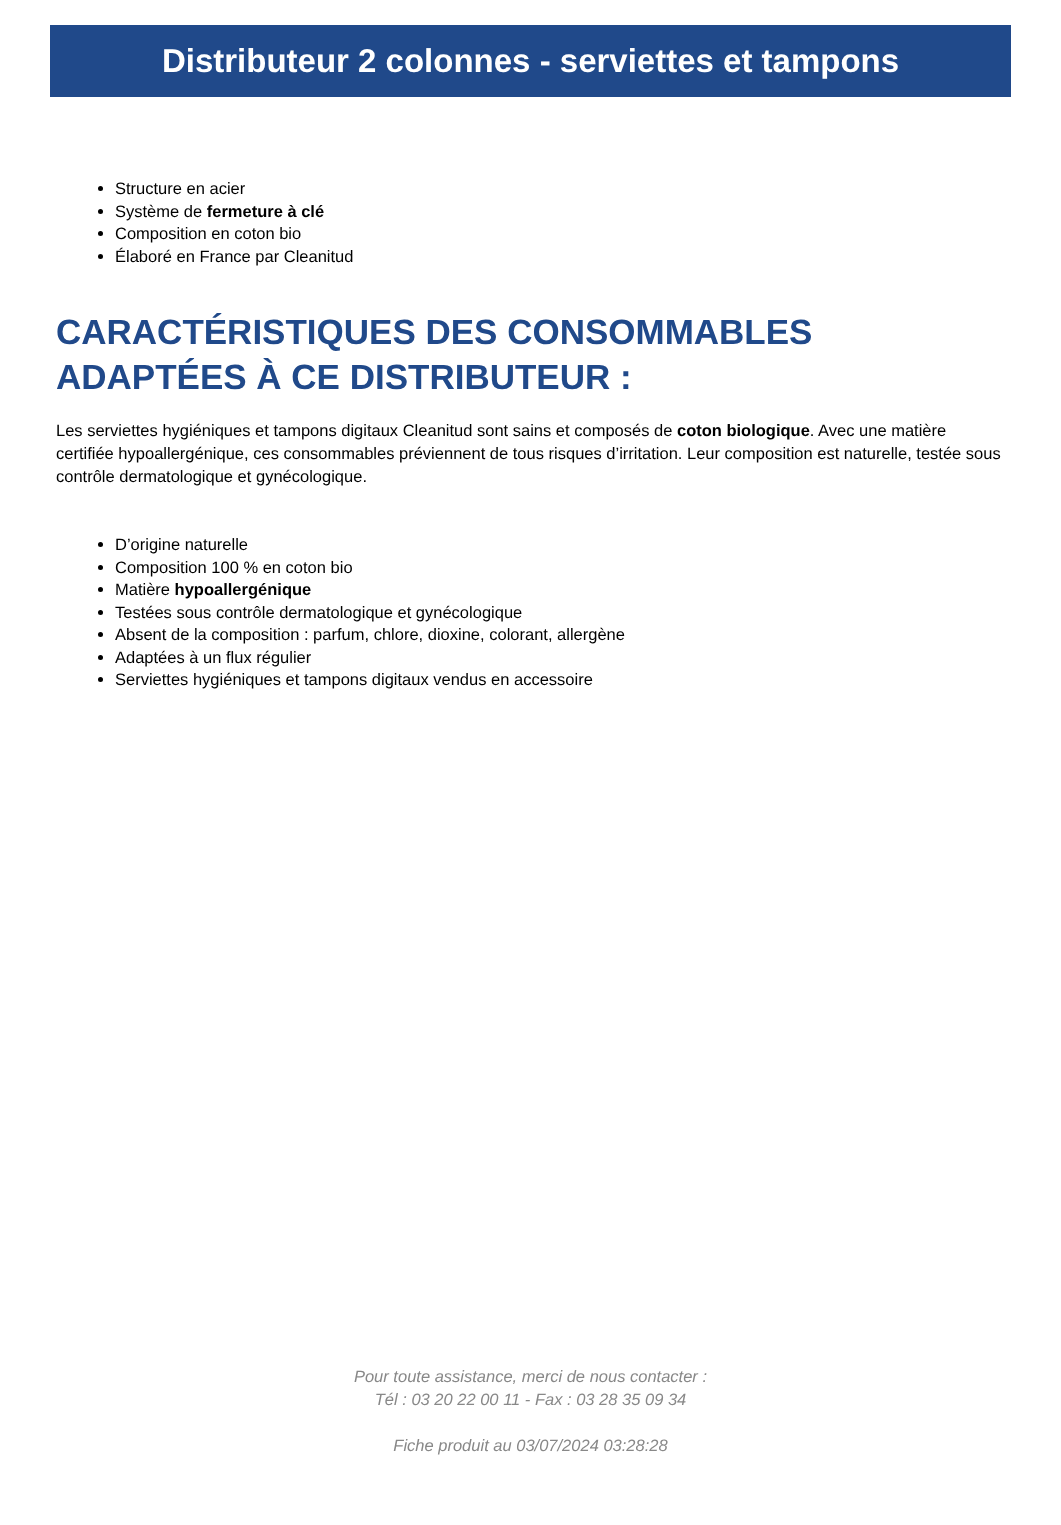Distributeur 2 colonnes - serviettes et tampons
Structure en acier
Système de fermeture à clé
Composition en coton bio
Élaboré en France par Cleanitud
CARACTÉRISTIQUES DES CONSOMMABLES ADAPTÉES À CE DISTRIBUTEUR :
Les serviettes hygiéniques et tampons digitaux Cleanitud sont sains et composés de coton biologique. Avec une matière certifiée hypoallergénique, ces consommables préviennent de tous risques d’irritation. Leur composition est naturelle, testée sous contrôle dermatologique et gynécologique.
D’origine naturelle
Composition 100 % en coton bio
Matière hypoallergénique
Testées sous contrôle dermatologique et gynécologique
Absent de la composition : parfum, chlore, dioxine, colorant, allergène
Adaptées à un flux régulier
Serviettes hygiéniques et tampons digitaux vendus en accessoire
Pour toute assistance, merci de nous contacter :
Tél : 03 20 22 00 11 - Fax : 03 28 35 09 34
Fiche produit au 03/07/2024 03:28:28